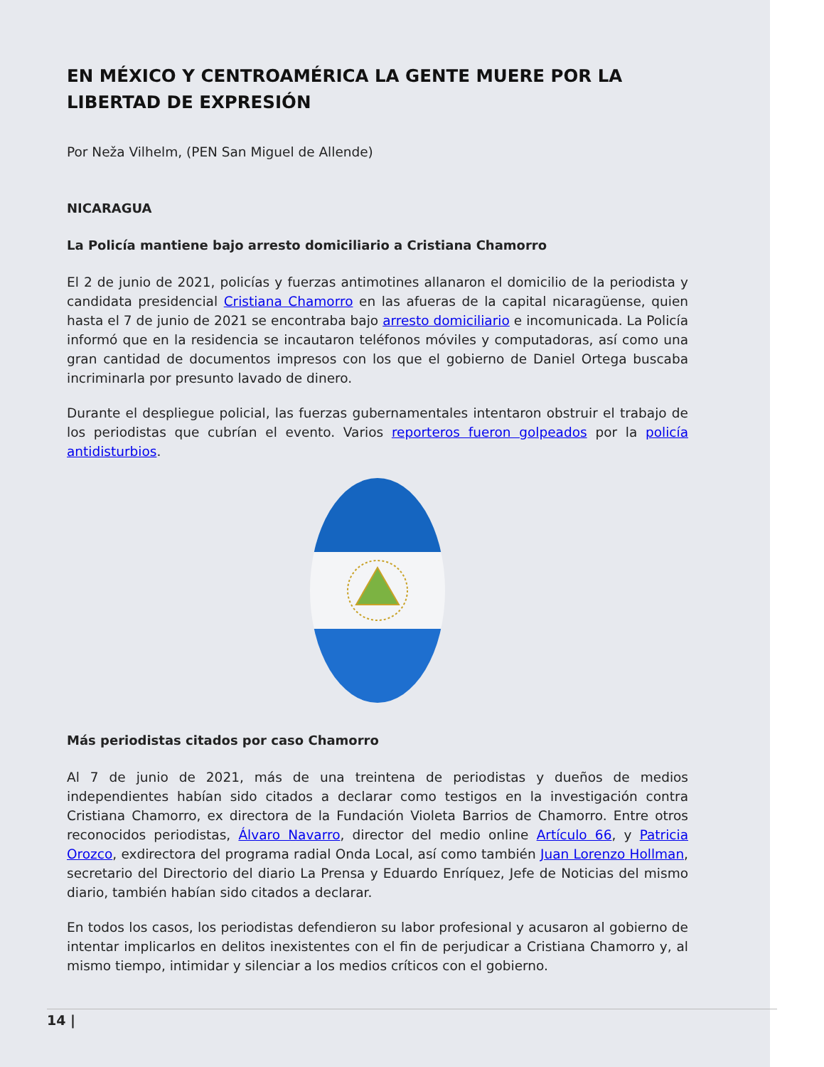EN MÉXICO Y CENTROAMÉRICA LA GENTE MUERE POR LA LIBERTAD DE EXPRESIÓN
Por Neža Vilhelm, (PEN San Miguel de Allende)
NICARAGUA
La Policía mantiene bajo arresto domiciliario a Cristiana Chamorro
El 2 de junio de 2021, policías y fuerzas antimotines allanaron el domicilio de la periodista y candidata presidencial Cristiana Chamorro en las afueras de la capital nicaragüense, quien hasta el 7 de junio de 2021 se encontraba bajo arresto domiciliario e incomunicada. La Policía informó que en la residencia se incautaron teléfonos móviles y computadoras, así como una gran cantidad de documentos impresos con los que el gobierno de Daniel Ortega buscaba incriminarla por presunto lavado de dinero.
Durante el despliegue policial, las fuerzas gubernamentales intentaron obstruir el trabajo de los periodistas que cubrían el evento. Varios reporteros fueron golpeados por la policía antidisturbios.
Más periodistas citados por caso Chamorro
Al 7 de junio de 2021, más de una treintena de periodistas y dueños de medios independientes habían sido citados a declarar como testigos en la investigación contra Cristiana Chamorro, ex directora de la Fundación Violeta Barrios de Chamorro. Entre otros reconocidos periodistas, Álvaro Navarro, director del medio online Artículo 66, y Patricia Orozco, exdirectora del programa radial Onda Local, así como también Juan Lorenzo Hollman, secretario del Directorio del diario La Prensa y Eduardo Enríquez, Jefe de Noticias del mismo diario, también habían sido citados a declarar.
En todos los casos, los periodistas defendieron su labor profesional y acusaron al gobierno de intentar implicarlos en delitos inexistentes con el fin de perjudicar a Cristiana Chamorro y, al mismo tiempo, intimidar y silenciar a los medios críticos con el gobierno.
14 |